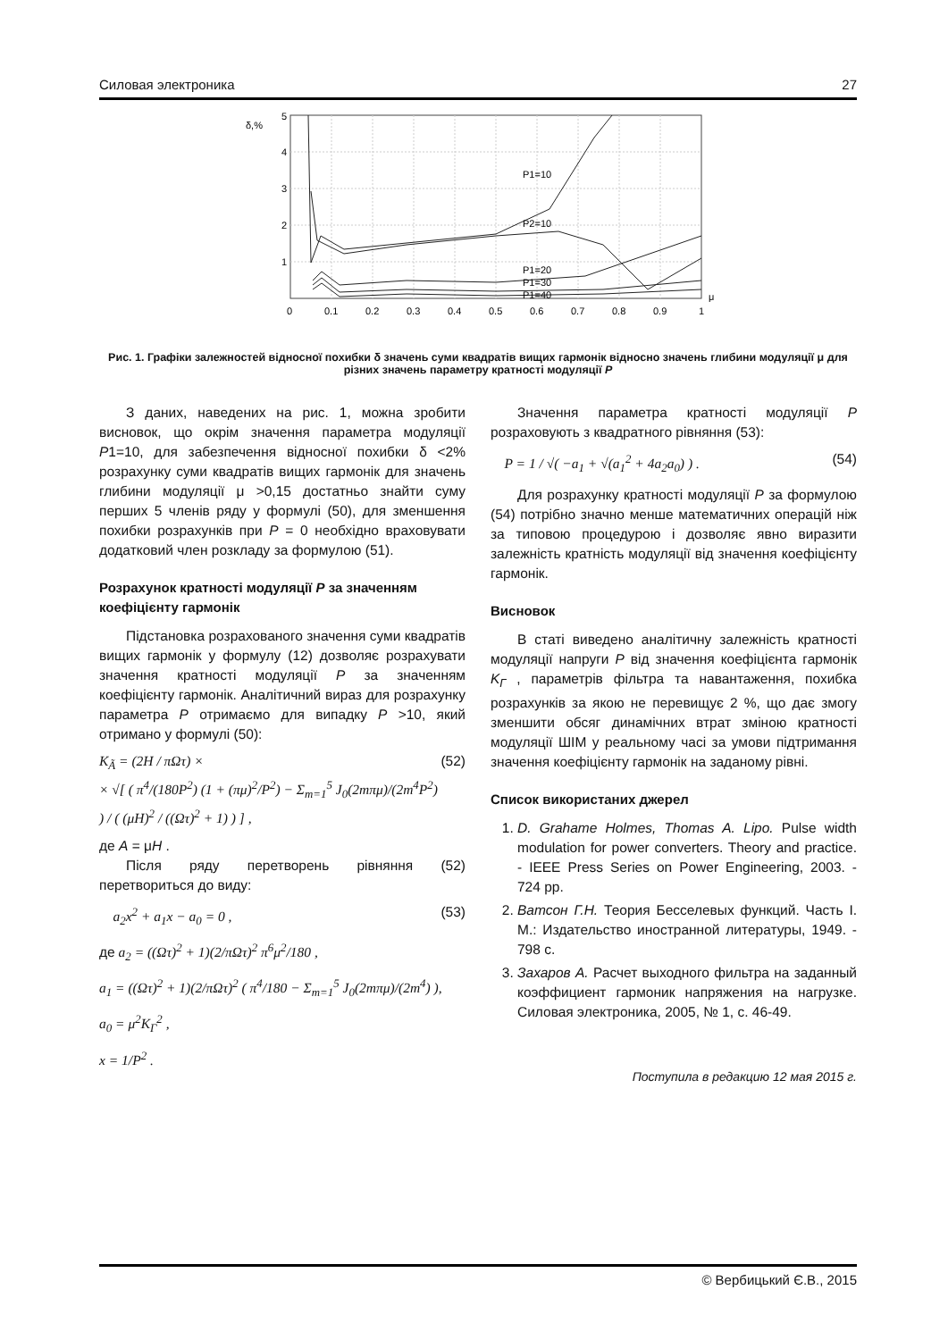Силовая электроника 27
δ,%
5
4
3
2
1
P1=10
P2=10
P1=20
P1=30
P1=40
μ
0
0.1
0.2
0.3
0.4
0.5
0.6
0.7
0.8
0.9
1
Рис. 1. Графіки залежностей відносної похибки δ значень суми квадратів вищих гармонік відносно значень глибини модуляції μ для різних значень параметру кратності модуляції P
З даних, наведених на рис. 1, можна зробити висновок, що окрім значення параметра модуляції P1=10, для забезпечення відносної похибки δ <2% розрахунку суми квадратів вищих гармонік для значень глибини модуляції μ >0,15 достатньо знайти суму перших 5 членів ряду у формулі (50), для зменшення похибки розрахунків при P = 0 необхідно враховувати додатковий член розкладу за формулою (51).
Розрахунок кратності модуляції P за значенням коефіцієнту гармонік
Підстановка розрахованого значення суми квадратів вищих гармонік у формулу (12) дозволяє розрахувати значення кратності модуляції P за значенням коефіцієнту гармонік. Аналітичний вираз для розрахунку параметра P отримаємо для випадку P >10, який отримано у формулі (50):
K<sub>Ã</sub> = (2H / πΩτ) ×
× √[ ( π<sup>4</sup>/(180P<sup>2</sup>) (1 + (πμ)<sup>2</sup>/P<sup>2</sup>) − Σ<sub>m=1</sub><sup>5</sup> J<sub>0</sub>(2mπμ)/(2m<sup>4</sup>P<sup>2</sup>) ) / ( (μH)<sup>2</sup> / ((Ωτ)<sup>2</sup> + 1) ) ] , (52)
де A = μH .
Після ряду перетворень рівняння (52) перетвориться до виду:
a<sub>2</sub>x<sup>2</sup> + a<sub>1</sub>x − a<sub>0</sub> = 0 , (53)
де a<sub>2</sub> = ((Ωτ)<sup>2</sup> + 1)(2/πΩτ)<sup>2</sup> π<sup>6</sup>μ<sup>2</sup>/180 ,
a<sub>1</sub> = ((Ωτ)<sup>2</sup> + 1)(2/πΩτ)<sup>2</sup> ( π<sup>4</sup>/180 − Σ<sub>m=1</sub><sup>5</sup> J<sub>0</sub>(2mπμ)/(2m<sup>4</sup>) ),
a<sub>0</sub> = μ<sup>2</sup>K<sub>Г</sub><sup>2</sup> ,
x = 1/P<sup>2</sup> .
Значення параметра кратності модуляції P розраховують з квадратного рівняння (53):
P = 1 / √( −a<sub>1</sub> + √(a<sub>1</sub><sup>2</sup> + 4a<sub>2</sub>a<sub>0</sub>) ) . (54)
Для розрахунку кратності модуляції P за формулою (54) потрібно значно менше математичних операцій ніж за типовою процедурою і дозволяє явно виразити залежність кратність модуляції від значення коефіцієнту гармонік.
Висновок
В статі виведено аналітичну залежність кратності модуляції напруги P від значення коефіцієнта гармонік K<sub>Г</sub> , параметрів фільтра та навантаження, похибка розрахунків за якою не перевищує 2 %, що дає змогу зменшити обсяг динамічних втрат зміною кратності модуляції ШІМ у реальному часі за умови підтримання значення коефіцієнту гармонік на заданому рівні.
Список використаних джерел
1. D. Grahame Holmes, Thomas A. Lipo. Pulse width modulation for power converters. Theory and practice. - IEEE Press Series on Power Engineering, 2003. - 724 pp.
2. Ватсон Г.Н. Теория Бесселевых функций. Часть I. М.: Издательство иностранной литературы, 1949. - 798 с.
3. Захаров А. Расчет выходного фильтра на заданный коэффициент гармоник напряжения на нагрузке. Силовая электроника, 2005, № 1, с. 46-49.
Поступила в редакцию 12 мая 2015 г.
© Вербицький Є.В., 2015